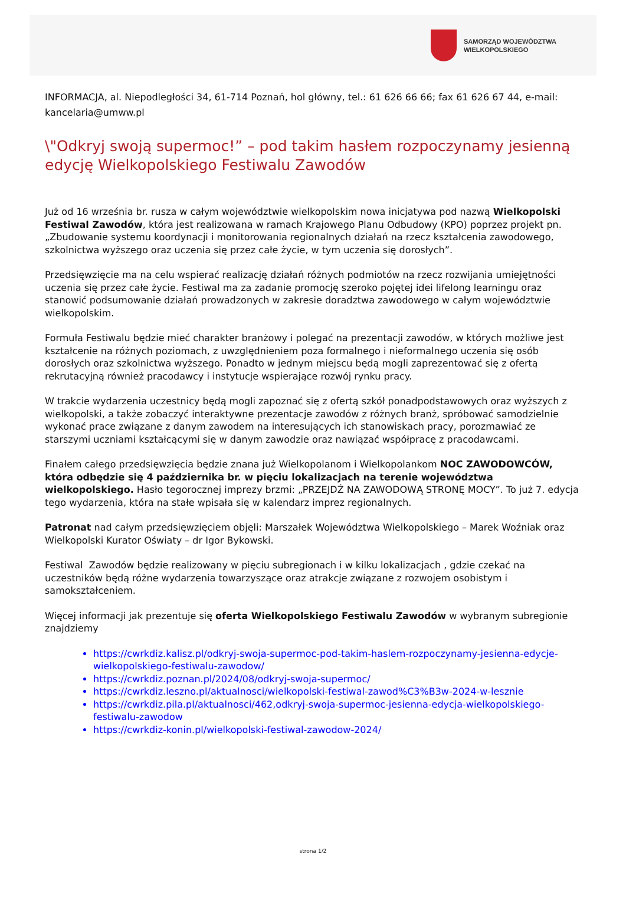SAMORZĄD WOJEWÓDZTWA
WIELKOPOLSKIEGO
INFORMACJA, al. Niepodległości 34, 61-714 Poznań, hol główny, tel.: 61 626 66 66; fax 61 626 67 44, e-mail: kancelaria@umww.pl
\"Odkryj swoją supermoc!” – pod takim hasłem rozpoczynamy jesienną edycję Wielkopolskiego Festiwalu Zawodów
Już od 16 września br. rusza w całym województwie wielkopolskim nowa inicjatywa pod nazwą Wielkopolski Festiwal Zawodów, która jest realizowana w ramach Krajowego Planu Odbudowy (KPO) poprzez projekt pn. „Zbudowanie systemu koordynacji i monitorowania regionalnych działań na rzecz kształcenia zawodowego, szkolnictwa wyższego oraz uczenia się przez całe życie, w tym uczenia się dorosłych”.
Przedsięwzięcie ma na celu wspierać realizację działań różnych podmiotów na rzecz rozwijania umiejętności uczenia się przez całe życie. Festiwal ma za zadanie promocję szeroko pojętej idei lifelong learningu oraz stanowić podsumowanie działań prowadzonych w zakresie doradztwa zawodowego w całym województwie wielkopolskim.
Formuła Festiwalu będzie mieć charakter branżowy i polegać na prezentacji zawodów, w których możliwe jest kształcenie na różnych poziomach, z uwzględnieniem poza formalnego i nieformalnego uczenia się osób dorosłych oraz szkolnictwa wyższego. Ponadto w jednym miejscu będą mogli zaprezentować się z ofertą rekrutacyjną również pracodawcy i instytucje wspierające rozwój rynku pracy.
W trakcie wydarzenia uczestnicy będą mogli zapoznać się z ofertą szkół ponadpodstawowych oraz wyższych z wielkopolski, a także zobaczyć interaktywne prezentacje zawodów z różnych branż, spróbować samodzielnie wykonać prace związane z danym zawodem na interesujących ich stanowiskach pracy, porozmawiać ze starszymi uczniami kształcącymi się w danym zawodzie oraz nawiązać współpracę z pracodawcami.
Finałem całego przedsięwzięcia będzie znana już Wielkopolanom i Wielkopolankom NOC ZAWODOWCÓW, która odbędzie się 4 października br. w pięciu lokalizacjach na terenie województwa wielkopolskiego. Hasło tegorocznej imprezy brzmi: „PRZEJDŹ NA ZAWODOWĄ STRONĘ MOCY”. To już 7. edycja tego wydarzenia, która na stałe wpisała się w kalendarz imprez regionalnych.
Patronat nad całym przedsięwzięciem objęli: Marszałek Województwa Wielkopolskiego – Marek Woźniak oraz Wielkopolski Kurator Oświaty – dr Igor Bykowski.
Festiwal Zawodów będzie realizowany w pięciu subregionach i w kilku lokalizacjach , gdzie czekać na uczestników będą różne wydarzenia towarzyszące oraz atrakcje związane z rozwojem osobistym i samokształceniem.
Więcej informacji jak prezentuje się oferta Wielkopolskiego Festiwalu Zawodów w wybranym subregionie znajdziemy
https://cwrkdiz.kalisz.pl/odkryj-swoja-supermoc-pod-takim-haslem-rozpoczynamy-jesienna-edycje-wielkopolskiego-festiwalu-zawodow/
https://cwrkdiz.poznan.pl/2024/08/odkryj-swoja-supermoc/
https://cwrkdiz.leszno.pl/aktualnosci/wielkopolski-festiwal-zawod%C3%B3w-2024-w-lesznie
https://cwrkdiz.pila.pl/aktualnosci/462,odkryj-swoja-supermoc-jesienna-edycja-wielkopolskiego-festiwalu-zawodow
https://cwrkdiz-konin.pl/wielkopolski-festiwal-zawodow-2024/
strona 1/2